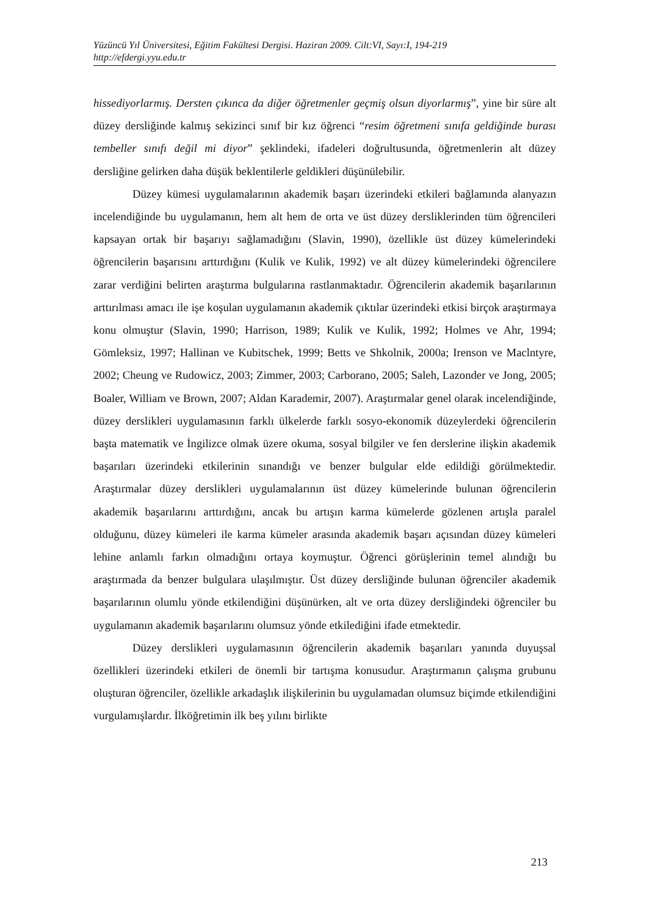Yüzüncü Yıl Üniversitesi, Eğitim Fakültesi Dergisi. Haziran 2009. Cilt:VI, Sayı:I, 194-219
http://efdergi.yyu.edu.tr
hissediyorlarmış. Dersten çıkınca da diğer öğretmenler geçmiş olsun diyorlarmış”, yine bir süre alt düzey dersliğinde kalmış sekizinci sınıf bir kız öğrenci “resim öğretmeni sınıfa geldiğinde burası tembeller sınıfı değil mi diyor” şeklindeki, ifadeleri doğrultusunda, öğretmenlerin alt düzey dersliğine gelirken daha düşük beklentilerle geldikleri düşünülebilir.
Düzey kümesi uygulamalarının akademik başarı üzerindeki etkileri bağlamında alanyazın incelendiğinde bu uygulamanın, hem alt hem de orta ve üst düzey dersliklerinden tüm öğrencileri kapsayan ortak bir başarıyı sağlamadığını (Slavin, 1990), özellikle üst düzey kümelerindeki öğrencilerin başarısını arttırdığını (Kulik ve Kulik, 1992) ve alt düzey kümelerindeki öğrencilere zarar verdiğini belirten araştırma bulgularına rastlanmaktadır. Öğrencilerin akademik başarılarının arttırılması amacı ile işe koşulan uygulamanın akademik çıktılar üzerindeki etkisi birçok araştırmaya konu olmuştur (Slavin, 1990; Harrison, 1989; Kulik ve Kulik, 1992; Holmes ve Ahr, 1994; Gömleksiz, 1997; Hallinan ve Kubitschek, 1999; Betts ve Shkolnik, 2000a; Irenson ve Maclntyre, 2002; Cheung ve Rudowicz, 2003; Zimmer, 2003; Carborano, 2005; Saleh, Lazonder ve Jong, 2005; Boaler, William ve Brown, 2007; Aldan Karademir, 2007). Araştırmalar genel olarak incelendiğinde, düzey derslikleri uygulamasının farklı ülkelerde farklı sosyo-ekonomik düzeylerdeki öğrencilerin başta matematik ve İngilizce olmak üzere okuma, sosyal bilgiler ve fen derslerine ilişkin akademik başarıları üzerindeki etkilerinin sınandığı ve benzer bulgular elde edildiği görülmektedir. Araştırmalar düzey derslikleri uygulamalarının üst düzey kümelerinde bulunan öğrencilerin akademik başarılarını arttırdığını, ancak bu artışın karma kümelerde gözlenen artışla paralel olduğunu, düzey kümeleri ile karma kümeler arasında akademik başarı açısından düzey kümeleri lehine anlamlı farkın olmadığını ortaya koymuştur. Öğrenci görüşlerinin temel alındığı bu araştırmada da benzer bulgulara ulaşılmıştır. Üst düzey dersliğinde bulunan öğrenciler akademik başarılarının olumlu yönde etkilendiğini düşünürken, alt ve orta düzey dersliğindeki öğrenciler bu uygulamanın akademik başarılarını olumsuz yönde etkilediğini ifade etmektedir.
Düzey derslikleri uygulamasının öğrencilerin akademik başarıları yanında duyuşsal özellikleri üzerindeki etkileri de önemli bir tartışma konusudur. Araştırmanın çalışma grubunu oluşturan öğrenciler, özellikle arkadaşlık ilişkilerinin bu uygulamadan olumsuz biçimde etkilendiğini vurgulamışlardır. İlköğretimin ilk beş yılını birlikte
213